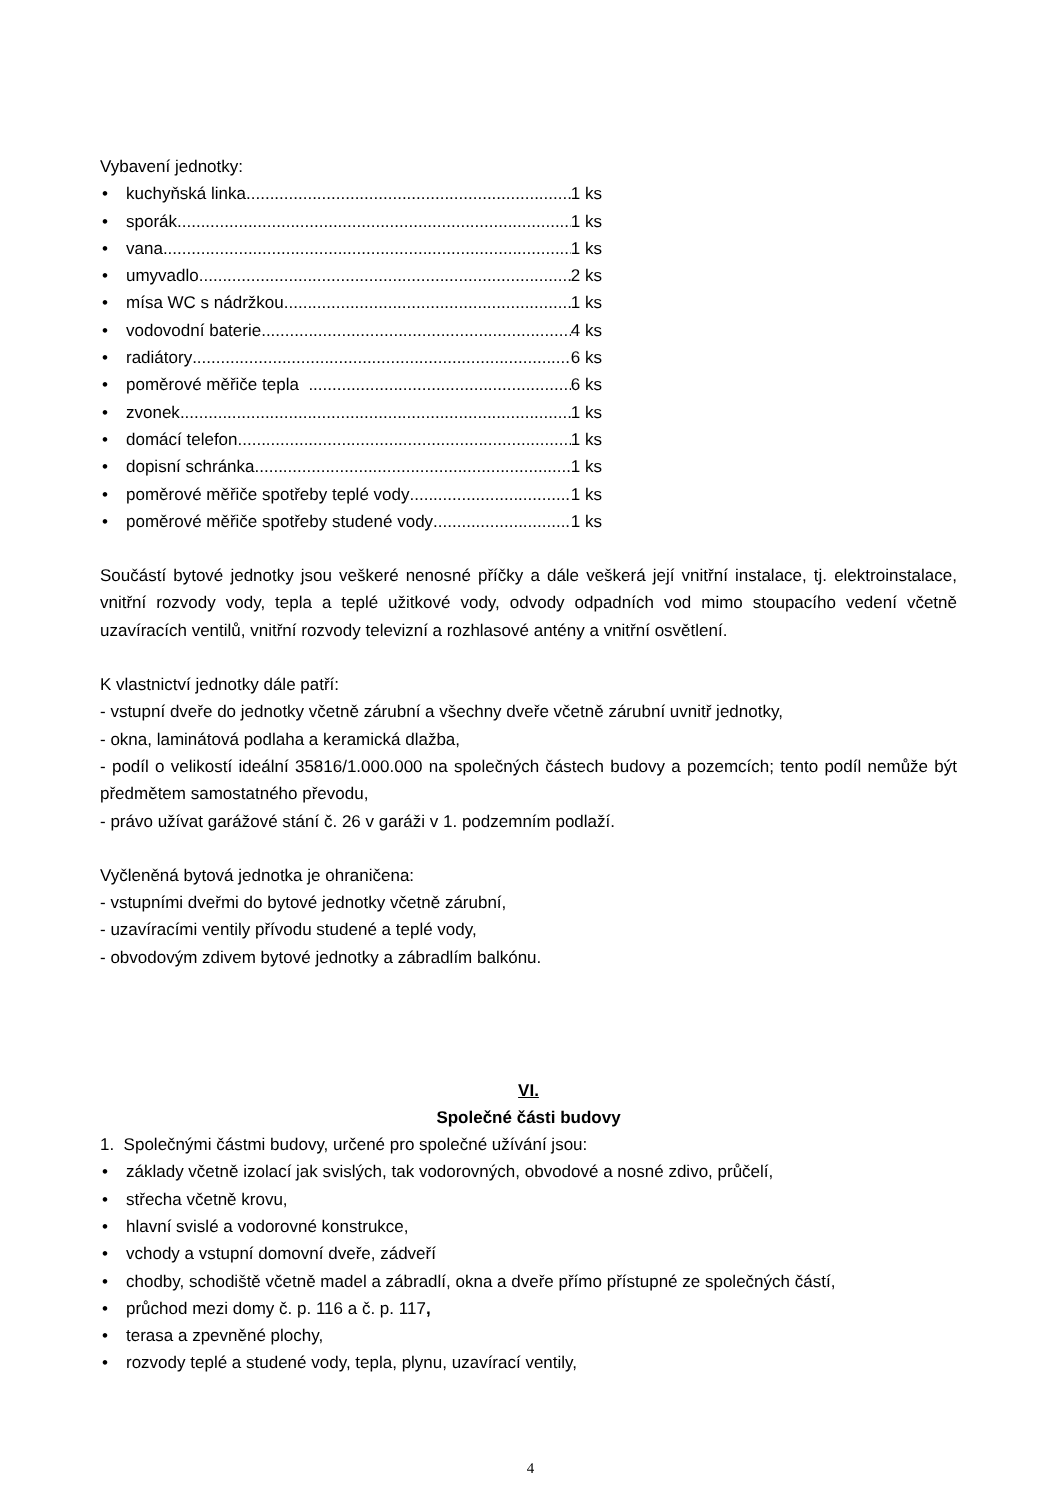Vybavení jednotky:
• kuchyňská linka 1 ks
• sporák 1 ks
• vana 1 ks
• umyvadlo 2 ks
• mísa WC s nádržkou 1 ks
• vodovodní baterie 4 ks
• radiátory 6 ks
• poměrové měřiče tepla 6 ks
• zvonek 1 ks
• domácí telefon 1 ks
• dopisní schránka 1 ks
• poměrové měřiče spotřeby teplé vody 1 ks
• poměrové měřiče spotřeby studené vody 1 ks
Součástí bytové jednotky jsou veškeré nenosné příčky a dále veškerá její vnitřní instalace, tj. elektroinstalace, vnitřní rozvody vody, tepla a teplé užitkové vody, odvody odpadních vod mimo stoupacího vedení včetně uzavíracích ventilů, vnitřní rozvody televizní a rozhlasové antény a vnitřní osvětlení.
K vlastnictví jednotky dále patří:
- vstupní dveře do jednotky včetně zárubní a všechny dveře včetně zárubní uvnitř jednotky,
- okna, laminátová podlaha a keramická dlažba,
- podíl o velikostí ideální 35816/1.000.000 na společných částech budovy a pozemcích; tento podíl nemůže být předmětem samostatného převodu,
- právo užívat garážové stání č. 26 v garáži v 1. podzemním podlaží.
Vyčleněná bytová jednotka je ohraničena:
- vstupními dveřmi do bytové jednotky včetně zárubní,
- uzavíracími ventily přívodu studené a teplé vody,
- obvodovým zdivem bytové jednotky a zábradlím balkónu.
VI.
Společné části budovy
1. Společnými částmi budovy, určené pro společné užívání jsou:
• základy včetně izolací jak svislých, tak vodorovných, obvodové a nosné zdivo, průčelí,
• střecha včetně krovu,
• hlavní svislé a vodorovné konstrukce,
• vchody a vstupní domovní dveře, zádveří
• chodby, schodiště včetně madel a zábradlí, okna a dveře přímo přístupné ze společných částí,
• průchod mezi domy č. p. 116 a č. p. 117,
• terasa a zpevněné plochy,
• rozvody teplé a studené vody, tepla, plynu, uzavírací ventily,
4